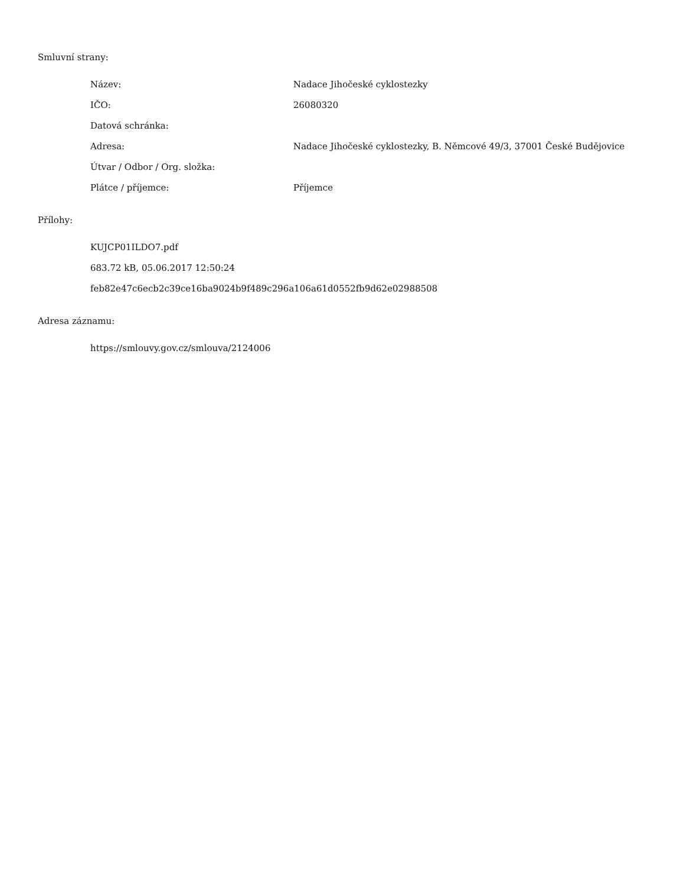Smluvní strany:
| Název: | Nadace Jihočeské cyklostezky |
| IČO: | 26080320 |
| Datová schránka: | |
| Adresa: | Nadace Jihočeské cyklostezky, B. Němcové 49/3, 37001 České Budějovice |
| Útvar / Odbor / Org. složka: | |
| Plátce / příjemce: | Příjemce |
Přílohy:
KUJCP01ILDO7.pdf
683.72 kB, 05.06.2017 12:50:24
feb82e47c6ecb2c39ce16ba9024b9f489c296a106a61d0552fb9d62e02988508
Adresa záznamu:
https://smlouvy.gov.cz/smlouva/2124006